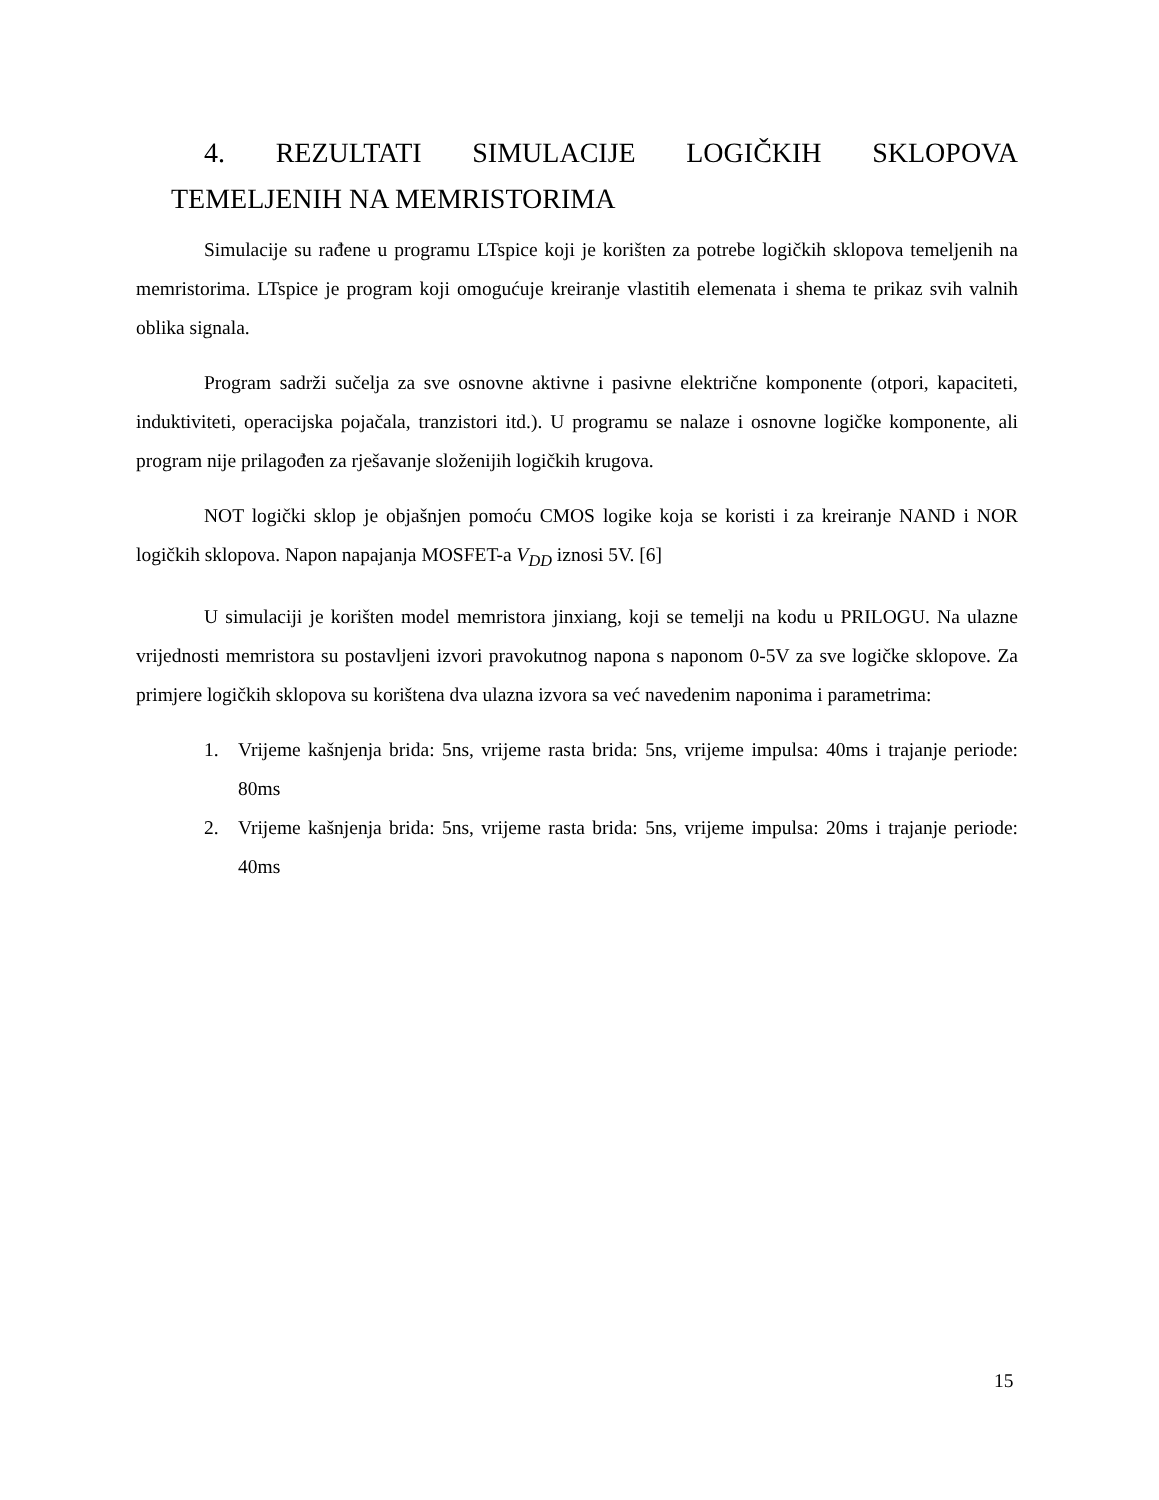4. REZULTATI SIMULACIJE LOGIČKIH SKLOPOVA
TEMELJENIH NA MEMRISTORIMA
Simulacije su rađene u programu LTspice koji je korišten za potrebe logičkih sklopova temeljenih na memristorima. LTspice je program koji omogućuje kreiranje vlastitih elemenata i shema te prikaz svih valnih oblika signala.
Program sadrži sučelja za sve osnovne aktivne i pasivne električne komponente (otpori, kapaciteti, induktiviteti, operacijska pojačala, tranzistori itd.). U programu se nalaze i osnovne logičke komponente, ali program nije prilagođen za rješavanje složenijih logičkih krugova.
NOT logički sklop je objašnjen pomoću CMOS logike koja se koristi i za kreiranje NAND i NOR logičkih sklopova. Napon napajanja MOSFET-a V<sub>DD</sub> iznosi 5V. [6]
U simulaciji je korišten model memristora jinxiang, koji se temelji na kodu u PRILOGU. Na ulazne vrijednosti memristora su postavljeni izvori pravokutnog napona s naponom 0-5V za sve logičke sklopove. Za primjere logičkih sklopova su korištena dva ulazna izvora sa već navedenim naponima i parametrima:
1. Vrijeme kašnjenja brida: 5ns, vrijeme rasta brida: 5ns, vrijeme impulsa: 40ms i trajanje periode: 80ms
2. Vrijeme kašnjenja brida: 5ns, vrijeme rasta brida: 5ns, vrijeme impulsa: 20ms i trajanje periode: 40ms
15